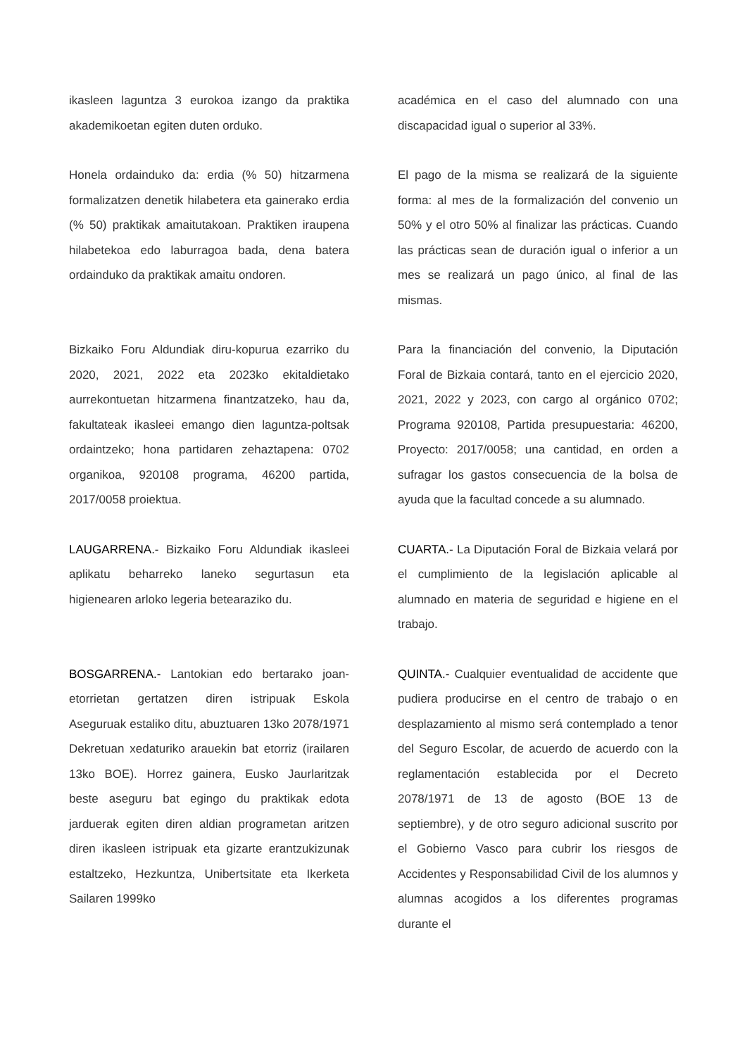ikasleen laguntza 3 eurokoa izango da praktika akademikoetan egiten duten orduko.
académica en el caso del alumnado con una discapacidad igual o superior al 33%.
Honela ordainduko da: erdia (% 50) hitzarmena formalizatzen denetik hilabetera eta gainerako erdia (% 50) praktikak amaitutakoan. Praktiken iraupena hilabetekoa edo laburragoa bada, dena batera ordainduko da praktikak amaitu ondoren.
El pago de la misma se realizará de la siguiente forma: al mes de la formalización del convenio un 50% y el otro 50% al finalizar las prácticas. Cuando las prácticas sean de duración igual o inferior a un mes se realizará un pago único, al final de las mismas.
Bizkaiko Foru Aldundiak diru-kopurua ezarriko du 2020, 2021, 2022 eta 2023ko ekitaldietako aurrekontuetan hitzarmena finantzatzeko, hau da, fakultateak ikasleei emango dien laguntza-poltsak ordaintzeko; hona partidaren zehaztapena: 0702 organikoa, 920108 programa, 46200 partida, 2017/0058 proiektua.
Para la financiación del convenio, la Diputación Foral de Bizkaia contará, tanto en el ejercicio 2020, 2021, 2022 y 2023, con cargo al orgánico 0702; Programa 920108, Partida presupuestaria: 46200, Proyecto: 2017/0058; una cantidad, en orden a sufragar los gastos consecuencia de la bolsa de ayuda que la facultad concede a su alumnado.
LAUGARRENA.- Bizkaiko Foru Aldundiak ikasleei aplikatu beharreko laneko segurtasun eta higienearen arloko legeria betearaziko du.
CUARTA.- La Diputación Foral de Bizkaia velará por el cumplimiento de la legislación aplicable al alumnado en materia de seguridad e higiene en el trabajo.
BOSGARRENA.- Lantokian edo bertarako joan-etorrietan gertatzen diren istripuak Eskola Aseguruak estaliko ditu, abuztuaren 13ko 2078/1971 Dekretuan xedaturiko arauekin bat etorriz (irailaren 13ko BOE). Horrez gainera, Eusko Jaurlaritzak beste aseguru bat egingo du praktikak edota jarduerak egiten diren aldian programetan aritzen diren ikasleen istripuak eta gizarte erantzukizunak estaltzeko, Hezkuntza, Unibertsitate eta Ikerketa Sailaren 1999ko
QUINTA.- Cualquier eventualidad de accidente que pudiera producirse en el centro de trabajo o en desplazamiento al mismo será contemplado a tenor del Seguro Escolar, de acuerdo de acuerdo con la reglamentación establecida por el Decreto 2078/1971 de 13 de agosto (BOE 13 de septiembre), y de otro seguro adicional suscrito por el Gobierno Vasco para cubrir los riesgos de Accidentes y Responsabilidad Civil de los alumnos y alumnas acogidos a los diferentes programas durante el